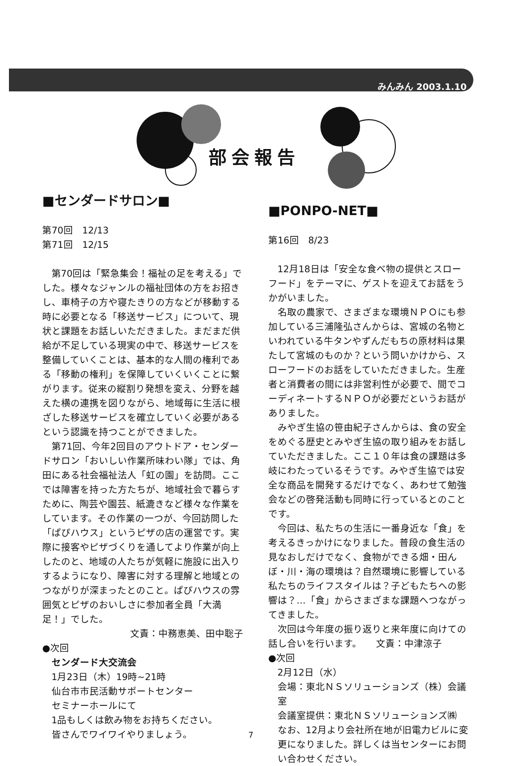みんみん 2003.1.10
部会報告
■センダードサロン■
第70回　12/13
第71回　12/15
第70回は「緊急集会！福祉の足を考える」でした。様々なジャンルの福祉団体の方をお招きし、車椅子の方や寝たきりの方などが移動する時に必要となる「移送サービス」について、現状と課題をお話しいただきました。まだまだ供給が不足している現実の中で、移送サービスを整備していくことは、基本的な人間の権利である「移動の権利」を保障していくいくことに繋がります。従来の縦割り発想を変え、分野を越えた横の連携を図りながら、地域毎に生活に根ざした移送サービスを確立していく必要があるという認識を持つことができました。
第71回、今年2回目のアウトドア・センダードサロン「おいしい作業所味わい隊」では、角田にある社会福祉法人「虹の園」を訪問。ここでは障害を持った方たちが、地域社会で暮らすために、陶芸や園芸、紙漉きなど様々な作業をしています。その作業の一つが、今回訪問した「ぱぴハウス」というピザの店の運営です。実際に接客やピザづくりを通してより作業が向上したのと、地域の人たちが気軽に施設に出入りするようになり、障害に対する理解と地域とのつながりが深まったとのこと。ぱぴハウスの雰囲気とピザのおいしさに参加者全員「大満足！」でした。
文責：中務恵美、田中聡子
●次回
センダード大交流会
1月23日（木）19時~21時
仙台市市民活動サポートセンター
セミナーホールにて
1品もしくは飲み物をお持ちください。
皆さんでワイワイやりましょう。
■PONPO-NET■
第16回　8/23
12月18日は「安全な食べ物の提供とスローフード」をテーマに、ゲストを迎えてお話をうかがいました。
名取の農家で、さまざまな環境ＮＰＯにも参加している三浦隆弘さんからは、宮城の名物といわれている牛タンやずんだもちの原材料は果たして宮城のものか？という問いかけから、スローフードのお話をしていただきました。生産者と消費者の間には非営利性が必要で、間でコーディネートするＮＰＯが必要だというお話がありました。
みやぎ生協の笹由紀子さんからは、食の安全をめぐる歴史とみやぎ生協の取り組みをお話していただきました。ここ１０年は食の課題は多岐にわたっているそうです。みやぎ生協では安全な商品を開発するだけでなく、あわせて勉強会などの啓発活動も同時に行っているとのことです。
今回は、私たちの生活に一番身近な「食」を考えるきっかけになりました。普段の食生活の見なおしだけでなく、食物ができる畑・田んぼ・川・海の環境は？自然環境に影響している私たちのライフスタイルは？子どもたちへの影響は？…「食」からさまざまな課題へつながってきました。
次回は今年度の振り返りと来年度に向けての話し合いを行います。　　文責：中津涼子
●次回
2月12日（水）
会場：東北ＮＳソリューションズ（株）会議室
会議室提供：東北ＮＳソリューションズ㈱
なお、12月より会社所在地が旧電力ビルに変更になりました。詳しくは当センターにお問い合わせください。
7